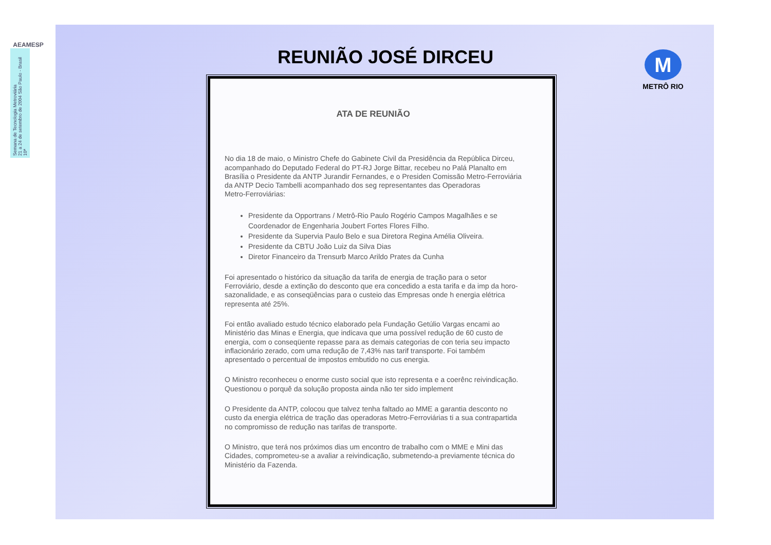AEAMESP
Semana de Tecnologia Metroviária
21 a 24 de setembro de 2004 São Paulo - Brasil
10ª
REUNIÃO JOSÉ DIRCEU
M
METRÔ RIO
ATA DE REUNIÃO
No dia 18 de maio, o Ministro Chefe do Gabinete Civil da Presidência da República Dirceu, acompanhado do Deputado Federal do PT-RJ Jorge Bittar, recebeu no Palá Planalto em Brasília o Presidente da ANTP Jurandir Fernandes, e o Presiden Comissão Metro-Ferroviária da ANTP Decio Tambelli acompanhado dos seg representantes das Operadoras
Metro-Ferroviárias:
Presidente da Opportrans / Metrô-Rio Paulo Rogério Campos Magalhães e se Coordenador de Engenharia Joubert Fortes Flores Filho.
Presidente da Supervia Paulo Belo e sua Diretora Regina Amélia Oliveira.
Presidente da CBTU João Luiz da Silva Dias
Diretor Financeiro da Trensurb Marco Arildo Prates da Cunha
Foi apresentado o histórico da situação da tarifa de energia de tração para o setor Ferroviário, desde a extinção do desconto que era concedido a esta tarifa e da imp da horo-sazonalidade, e as conseqüências para o custeio das Empresas onde h energia elétrica representa até 25%.
Foi então avaliado estudo técnico elaborado pela Fundação Getúlio Vargas encami ao Ministério das Minas e Energia, que indicava que uma possível redução de 60 custo de energia, com o conseqüente repasse para as demais categorias de con teria seu impacto inflacionário zerado, com uma redução de 7,43% nas tarif transporte. Foi também apresentado o percentual de impostos embutido no cus energia.
O Ministro reconheceu o enorme custo social que isto representa e a coerênc reivindicação. Questionou o porquê da solução proposta ainda não ter sido implement
O Presidente da ANTP, colocou que talvez tenha faltado ao MME a garantia desconto no custo da energia elétrica de tração das operadoras Metro-Ferroviárias ti a sua contrapartida no compromisso de redução nas tarifas de transporte.
O Ministro, que terá nos próximos dias um encontro de trabalho com o MME e Mini das Cidades, comprometeu-se a avaliar a reivindicação, submetendo-a previamente técnica do Ministério da Fazenda.